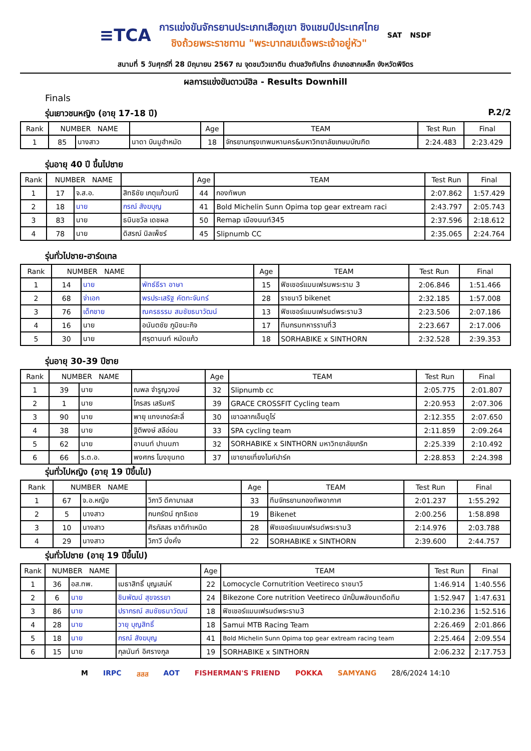≡TCA
การแข่งขันจักรยานประเภทเสือภูเขา ชิงแชมป์ประเทศไทย
ชิงถ้วยพระราชทาน "พระบาทสมเด็จพระเจ้าอยู่หัว"
SAT NSDF
สนามที่ 5 วันศุกร์ที่ 28 มิถุนายน 2567 ณ จุดชมวิวเขาดิน ตำบลวังทับไทร อำเภอสากเหล็ก จังหวัดพิจิตร
ผลการแข่งขันดาวน์ฮิล - Results Downhill
Finals
รุ่นเยาวชนหญิง (อายุ 17-18 ปี) P.2/2
| Rank | NUMBER NAME | | | Age | TEAM | Test Run | Final |
| --- | --- | --- | --- | --- | --- | --- | --- |
| 1 | 85 | นางสาว | นาดา บินมูฮำหมัด | 18 | จักรยานกรุงเทพมหานคร&มหาวิทยาลัยเกษมบัณฑิต | 2:24.483 | 2:23.429 |
รุ่นอายุ 40 ปี ขึ้นไปชาย
| Rank | NUMBER NAME | | | Age | TEAM | Test Run | Final |
| --- | --- | --- | --- | --- | --- | --- | --- |
| 1 | 17 | จ.ส.อ. | สิทธิชัย เกตุแก้วมณี | 44 | กองทัพบก | 2:07.862 | 1:57.429 |
| 2 | 18 | นาย | กรณ์ สังฆบุญ | 41 | Bold Michelin Sunn Opima top gear extream raci | 2:43.797 | 2:05.743 |
| 3 | 83 | นาย | ธนินชวัล เดชผล | 50 | Remap เมืองนนท์345 | 2:37.596 | 2:18.612 |
| 4 | 78 | นาย | ดิสรณ์ นิลเพ็ชร์ | 45 | Slipnumb CC | 2:35.065 | 2:24.764 |
รุ่นทั่วไปชาย-ฮาร์ดเทล
| Rank | NUMBER NAME | | | Age | TEAM | Test Run | Final |
| --- | --- | --- | --- | --- | --- | --- | --- |
| 1 | 14 | นาย | พัทธ์ธีรา อาษา | 15 | ฟิชเชอร์แมนเฟรนพระราม 3 | 2:06.846 | 1:51.466 |
| 2 | 68 | จ่าเอก | พรประเสริฐ คัตทะจันทร์ | 28 | ราชนาวี bikenet | 2:32.185 | 1:57.008 |
| 3 | 76 | เด็กชาย | ณครธรรม สมชัยธนาวัฒน์ | 13 | ฟิชเชอร์แมนเฟรนด์พระราม3 | 2:23.506 | 2:07.186 |
| 4 | 16 | นาย | อนันตชัย ภูมิชนะกิจ | 17 | ทีมกรมทหารราบที่3 | 2:23.667 | 2:17.006 |
| 5 | 30 | นาย | ศรุตานนท์ หมัดแก้ว | 18 | SORHABIKE x SINTHORN | 2:32.528 | 2:39.353 |
รุ่นอายุ 30-39 ปีชาย
| Rank | NUMBER NAME | | | Age | TEAM | Test Run | Final |
| --- | --- | --- | --- | --- | --- | --- | --- |
| 1 | 39 | นาย | ณพล จำรูญวงษ์ | 32 | Slipnumb cc | 2:05.775 | 2:01.807 |
| 2 | 1 | นาย | ไกรสร เสริมศรี | 39 | GRACE CROSSFIT Cycling team | 2:20.953 | 2:07.306 |
| 3 | 90 | นาย | พายุ แทงเกอร์สะลี่ | 30 | เขาฉลากเอ็นดูโร่ | 2:12.355 | 2:07.650 |
| 4 | 38 | นาย | ฐิติพงษ์ สลีอ่อน | 33 | SPA cycling team | 2:11.859 | 2:09.264 |
| 5 | 62 | นาย | อานนท์ ปานนภา | 32 | SORHABIKE x SINTHORN มหาวิทยาลัยเกริก | 2:25.339 | 2:10.492 |
| 6 | 66 | ร.ต.อ. | พงศกร โมงขุนทด | 37 | เขายายเที่ยงไบค์ปาร์ค | 2:28.853 | 2:24.398 |
รุ่นทั่วไปหญิง (อายุ 19 ปีขึ้นไป)
| Rank | NUMBER NAME | | | Age | TEAM | Test Run | Final |
| --- | --- | --- | --- | --- | --- | --- | --- |
| 1 | 67 | จ.อ.หญิง | วิภาวี ดีคาบาเลส | 33 | ทีมจักรยานกองทัพอากาศ | 2:01.237 | 1:55.292 |
| 2 | 5 | นางสาว | กนกรัตน์ ฤทธิเดช | 19 | Bikenet | 2:00.256 | 1:58.898 |
| 3 | 10 | นางสาว | ศิรภัสสร ชาติกำเหนิด | 28 | ฟิชเชอร์แมนเฟรนด์พระราม3 | 2:14.976 | 2:03.788 |
| 4 | 29 | นางสาว | วิภาวี มั่งคั่ง | 22 | SORHABIKE x SINTHORN | 2:39.600 | 2:44.757 |
รุ่นทั่วไปชาย (อายุ 19 ปีขึ้นไป)
| Rank | NUMBER NAME | | | Age | TEAM | Test Run | Final |
| --- | --- | --- | --- | --- | --- | --- | --- |
| 1 | 36 | อส.ทพ. | เมธาสิทธิ์ บุญเสน่ห์ | 22 | Lomocycle Cornutrition Veetireco ราชนาวี | 1:46.914 | 1:40.556 |
| 2 | 6 | นาย | ชินพัฒน์ สุขจรรยา | 24 | Bikezone Core nutrition Veetireco นักปั่นพลังมเาดีดทีม | 1:52.947 | 1:47.631 |
| 3 | 86 | นาย | ปรากรณ์ สมชัยธนาวัฒน์ | 18 | ฟิชเชอร์แมนเฟรนด์พระราม3 | 2:10.236 | 1:52.516 |
| 4 | 28 | นาย | วายุ บุญสิทธิ์ | 18 | Samui MTB Racing Team | 2:26.469 | 2:01.866 |
| 5 | 18 | นาย | กรณ์ สังฆบุญ | 41 | Bold Michelin Sunn Opima top gear extream racing team | 2:25.464 | 2:09.554 |
| 6 | 15 | นาย | กุลนันท์ อิศรางกูล | 19 | SORHABIKE x SINTHORN | 2:06.232 | 2:17.753 |
M IRPC สสส AOT FISHERMAN'S FRIEND POKKA SAMYANG 28/6/2024 14:10